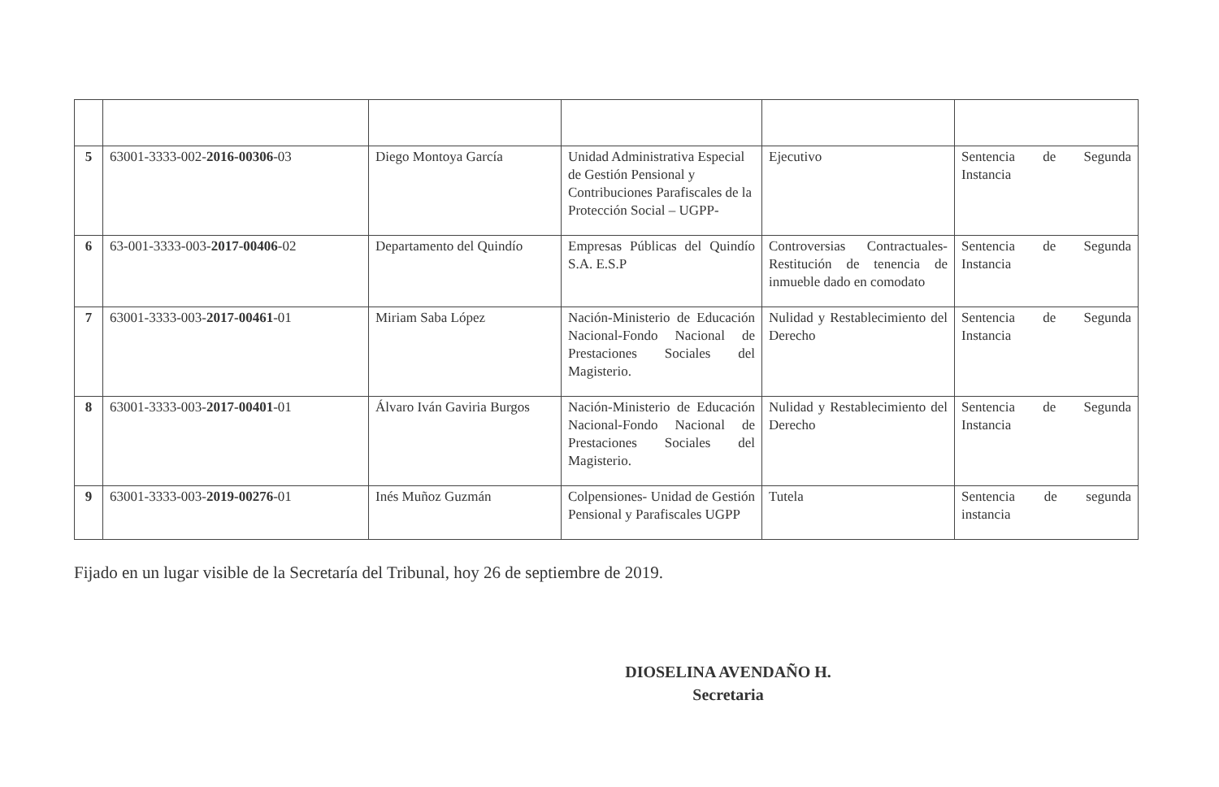| 5 | 63001-3333-002- 2016-00306 -03 | Diego Montoya García | Unidad Administrativa Especial de Gestión Pensional y Contribuciones Parafiscales de la Protección Social – UGPP- | Ejecutivo | Sentencia de Segunda Instancia |
| 6 | 63-001-3333-003- 2017-00406 -02 | Departamento del Quindío | Empresas Públicas del Quindío S.A. E.S.P | Controversias Contractuales- Restitución de tenencia de inmueble dado en comodato | Sentencia de Segunda Instancia |
| 7 | 63001-3333-003- 2017-00461 -01 | Miriam Saba López | Nación-Ministerio de Educación Nacional-Fondo Nacional de Prestaciones Sociales del Magisterio. | Nulidad y Restablecimiento del Derecho | Sentencia de Segunda Instancia |
| 8 | 63001-3333-003- 2017-00401 -01 | Álvaro Iván Gaviria Burgos | Nación-Ministerio de Educación Nacional-Fondo Nacional de Prestaciones Sociales del Magisterio. | Nulidad y Restablecimiento del Derecho | Sentencia de Segunda Instancia |
| 9 | 63001-3333-003- 2019-00276 -01 | Inés Muñoz Guzmán | Colpensiones- Unidad de Gestión Pensional y Parafiscales UGPP | Tutela | Sentencia de segunda instancia |
Fijado en un lugar visible de la Secretaría del Tribunal, hoy 26 de septiembre de 2019.
DIOSELINA AVENDAÑO H.
Secretaria